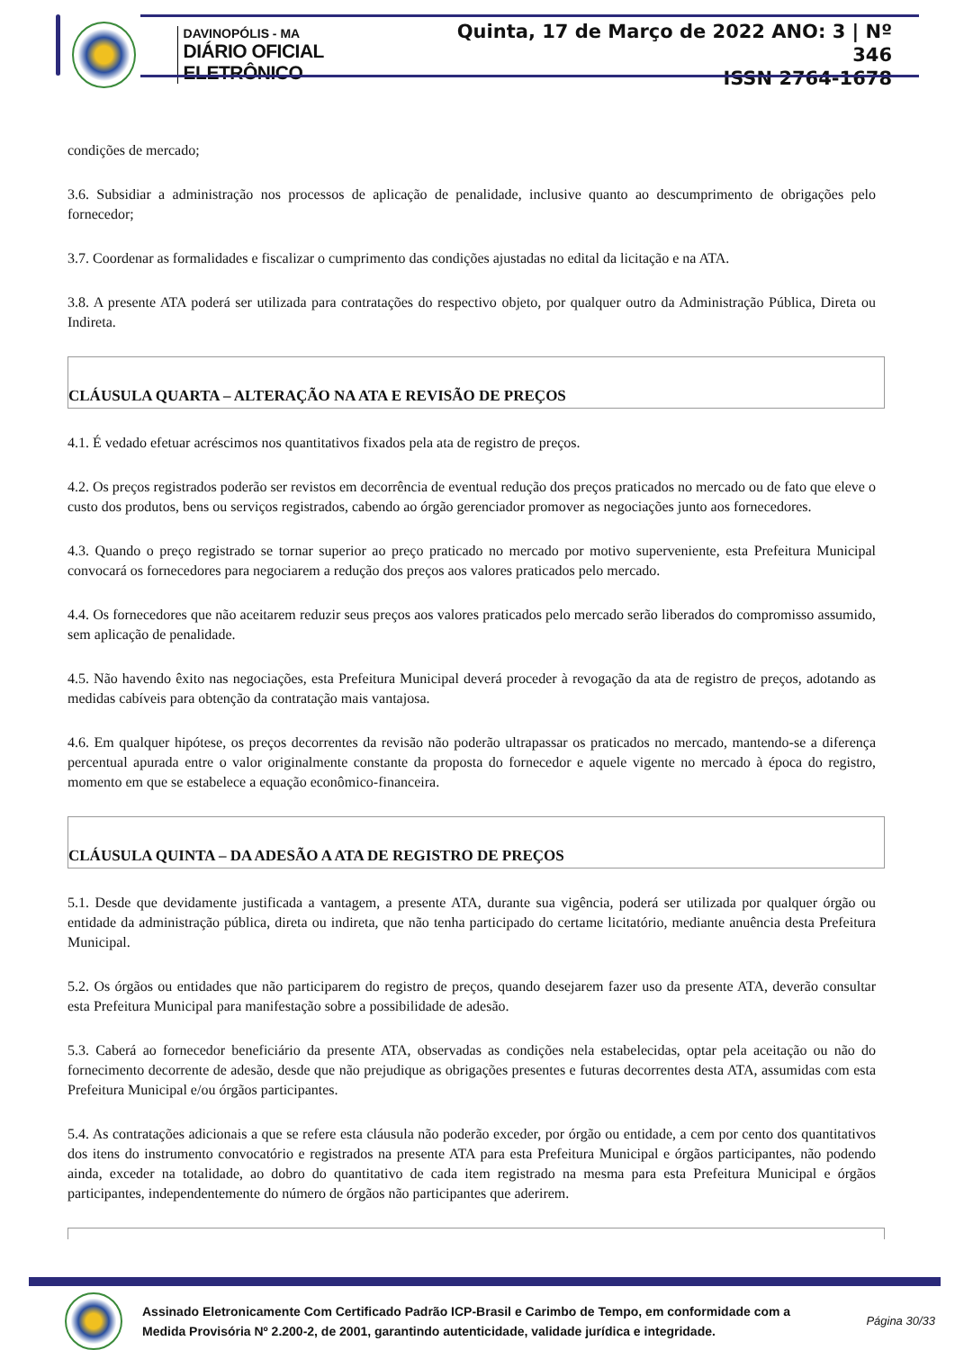DAVINOPÓLIS - MA
DIÁRIO OFICIAL ELETRÔNICO
Quinta, 17 de Março de 2022 ANO: 3 | Nº 346
ISSN 2764-1678
condições de mercado;
3.6. Subsidiar a administração nos processos de aplicação de penalidade, inclusive quanto ao descumprimento de obrigações pelo fornecedor;
3.7. Coordenar as formalidades e fiscalizar o cumprimento das condições ajustadas no edital da licitação e na ATA.
3.8. A presente ATA poderá ser utilizada para contratações do respectivo objeto, por qualquer outro da Administração Pública, Direta ou Indireta.
CLÁUSULA QUARTA – ALTERAÇÃO NA ATA E REVISÃO DE PREÇOS
4.1. É vedado efetuar acréscimos nos quantitativos fixados pela ata de registro de preços.
4.2. Os preços registrados poderão ser revistos em decorrência de eventual redução dos preços praticados no mercado ou de fato que eleve o custo dos produtos, bens ou serviços registrados, cabendo ao órgão gerenciador promover as negociações junto aos fornecedores.
4.3. Quando o preço registrado se tornar superior ao preço praticado no mercado por motivo superveniente, esta Prefeitura Municipal convocará os fornecedores para negociarem a redução dos preços aos valores praticados pelo mercado.
4.4. Os fornecedores que não aceitarem reduzir seus preços aos valores praticados pelo mercado serão liberados do compromisso assumido, sem aplicação de penalidade.
4.5. Não havendo êxito nas negociações, esta Prefeitura Municipal deverá proceder à revogação da ata de registro de preços, adotando as medidas cabíveis para obtenção da contratação mais vantajosa.
4.6. Em qualquer hipótese, os preços decorrentes da revisão não poderão ultrapassar os praticados no mercado, mantendo-se a diferença percentual apurada entre o valor originalmente constante da proposta do fornecedor e aquele vigente no mercado à época do registro, momento em que se estabelece a equação econômico-financeira.
CLÁUSULA QUINTA – DA ADESÃO A ATA DE REGISTRO DE PREÇOS
5.1. Desde que devidamente justificada a vantagem, a presente ATA, durante sua vigência, poderá ser utilizada por qualquer órgão ou entidade da administração pública, direta ou indireta, que não tenha participado do certame licitatório, mediante anuência desta Prefeitura Municipal.
5.2. Os órgãos ou entidades que não participarem do registro de preços, quando desejarem fazer uso da presente ATA, deverão consultar esta Prefeitura Municipal para manifestação sobre a possibilidade de adesão.
5.3. Caberá ao fornecedor beneficiário da presente ATA, observadas as condições nela estabelecidas, optar pela aceitação ou não do fornecimento decorrente de adesão, desde que não prejudique as obrigações presentes e futuras decorrentes desta ATA, assumidas com esta Prefeitura Municipal e/ou órgãos participantes.
5.4. As contratações adicionais a que se refere esta cláusula não poderão exceder, por órgão ou entidade, a cem por cento dos quantitativos dos itens do instrumento convocatório e registrados na presente ATA para esta Prefeitura Municipal e órgãos participantes, não podendo ainda, exceder na totalidade, ao dobro do quantitativo de cada item registrado na mesma para esta Prefeitura Municipal e órgãos participantes, independentemente do número de órgãos não participantes que aderirem.
Assinado Eletronicamente Com Certificado Padrão ICP-Brasil e Carimbo de Tempo, em conformidade com a
Medida Provisória Nº 2.200-2, de 2001, garantindo autenticidade, validade jurídica e integridade.
Página 30/33